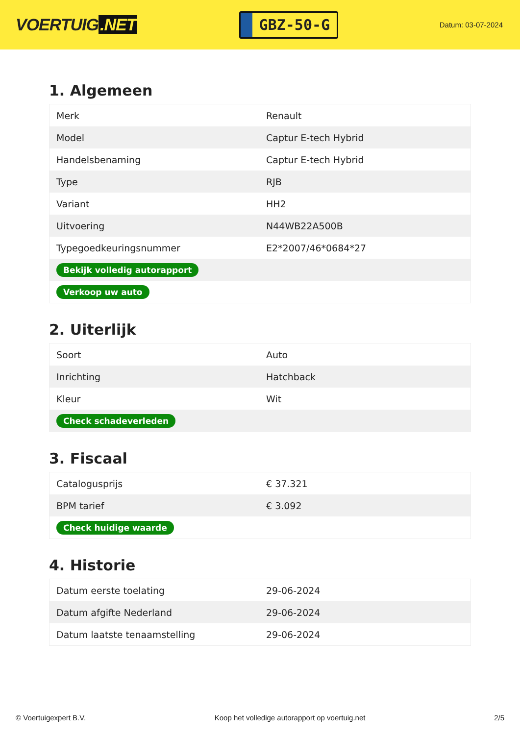VOERTUIG.NET
GBZ-50-G
Datum: 03-07-2024
1. Algemeen
| Merk | Renault |
| Model | Captur E-tech Hybrid |
| Handelsbenaming | Captur E-tech Hybrid |
| Type | RJB |
| Variant | HH2 |
| Uitvoering | N44WB22A500B |
| Typegoedkeuringsnummer | E2*2007/46*0684*27 |
| Bekijk volledig autorapport | |
| Verkoop uw auto | |
2. Uiterlijk
| Soort | Auto |
| Inrichting | Hatchback |
| Kleur | Wit |
| Check schadeverleden | |
3. Fiscaal
| Catalogusprijs | € 37.321 |
| BPM tarief | € 3.092 |
| Check huidige waarde | |
4. Historie
| Datum eerste toelating | 29-06-2024 |
| Datum afgifte Nederland | 29-06-2024 |
| Datum laatste tenaamstelling | 29-06-2024 |
© Voertuigexpert B.V. Koop het volledige autorapport op voertuig.net 2/5